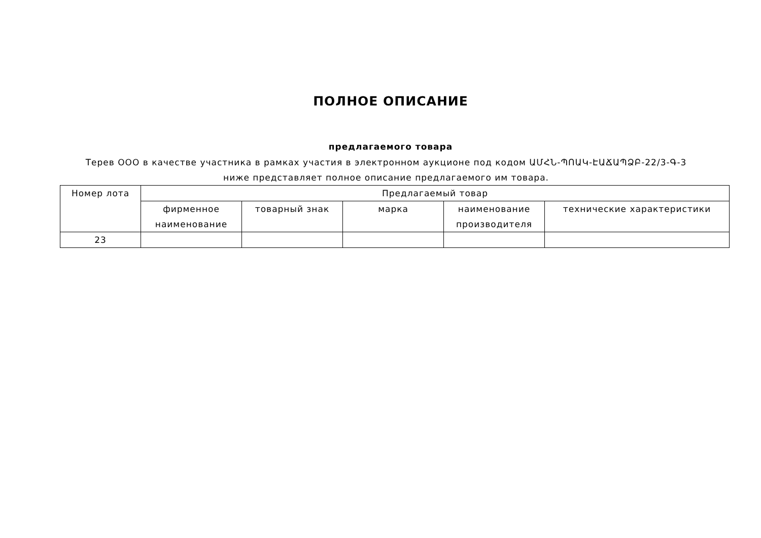ПОЛНОЕ ОПИСАНИЕ
предлагаемого товара
Терев ООО в качестве участника в рамках участия в электронном аукционе под кодом ԱՄՀՆ-ՊՈԱԿ-ԷԱՃԱՊՁԲ-22/3-Գ-3 ниже представляет полное описание предлагаемого им товара.
| Номер лота | Предлагаемый товар | | | | |
| --- | --- | --- | --- | --- | --- |
| | фирменное наименование | товарный знак | марка | наименование производителя | технические характеристики |
| 23 | | | | | |